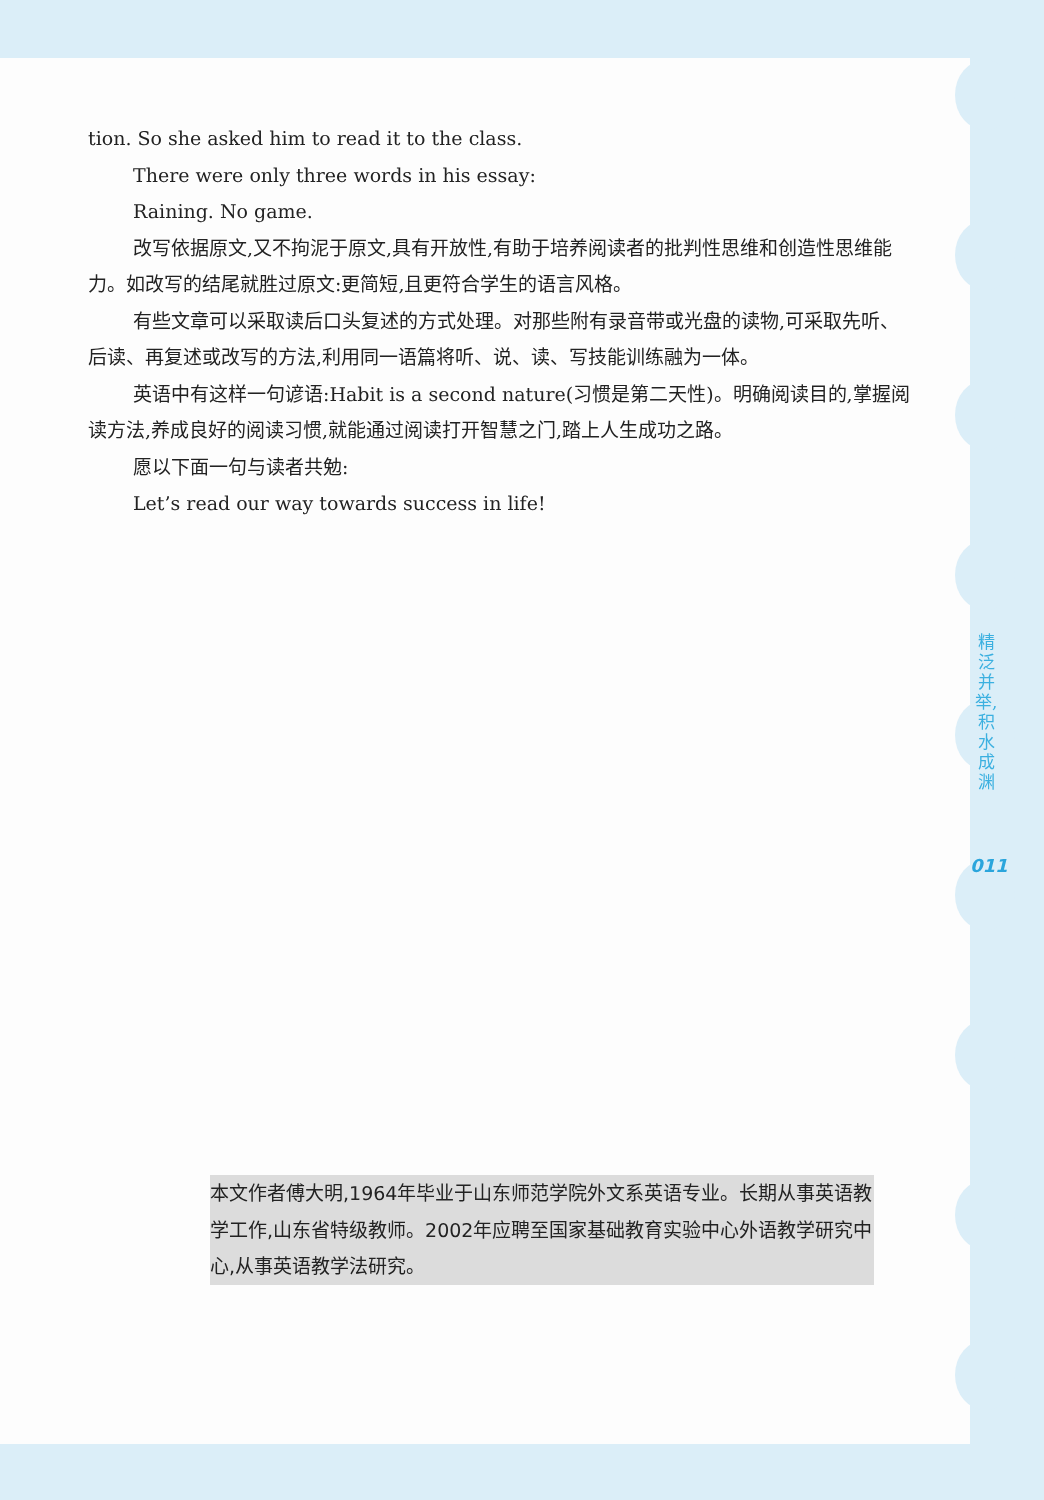tion. So she asked him to read it to the class.
There were only three words in his essay:
Raining. No game.
改写依据原文,又不拘泥于原文,具有开放性,有助于培养阅读者的批判性思维和创造性思维能力。如改写的结尾就胜过原文:更简短,且更符合学生的语言风格。
有些文章可以采取读后口头复述的方式处理。对那些附有录音带或光盘的读物,可采取先听、后读、再复述或改写的方法,利用同一语篇将听、说、读、写技能训练融为一体。
英语中有这样一句谚语:Habit is a second nature(习惯是第二天性)。明确阅读目的,掌握阅读方法,养成良好的阅读习惯,就能通过阅读打开智慧之门,踏上人生成功之路。
愿以下面一句与读者共勉:
Let’s read our way towards success in life!
精泛并举,积水成渊
011
本文作者傅大明,1964年毕业于山东师范学院外文系英语专业。长期从事英语教学工作,山东省特级教师。2002年应聘至国家基础教育实验中心外语教学研究中心,从事英语教学法研究。